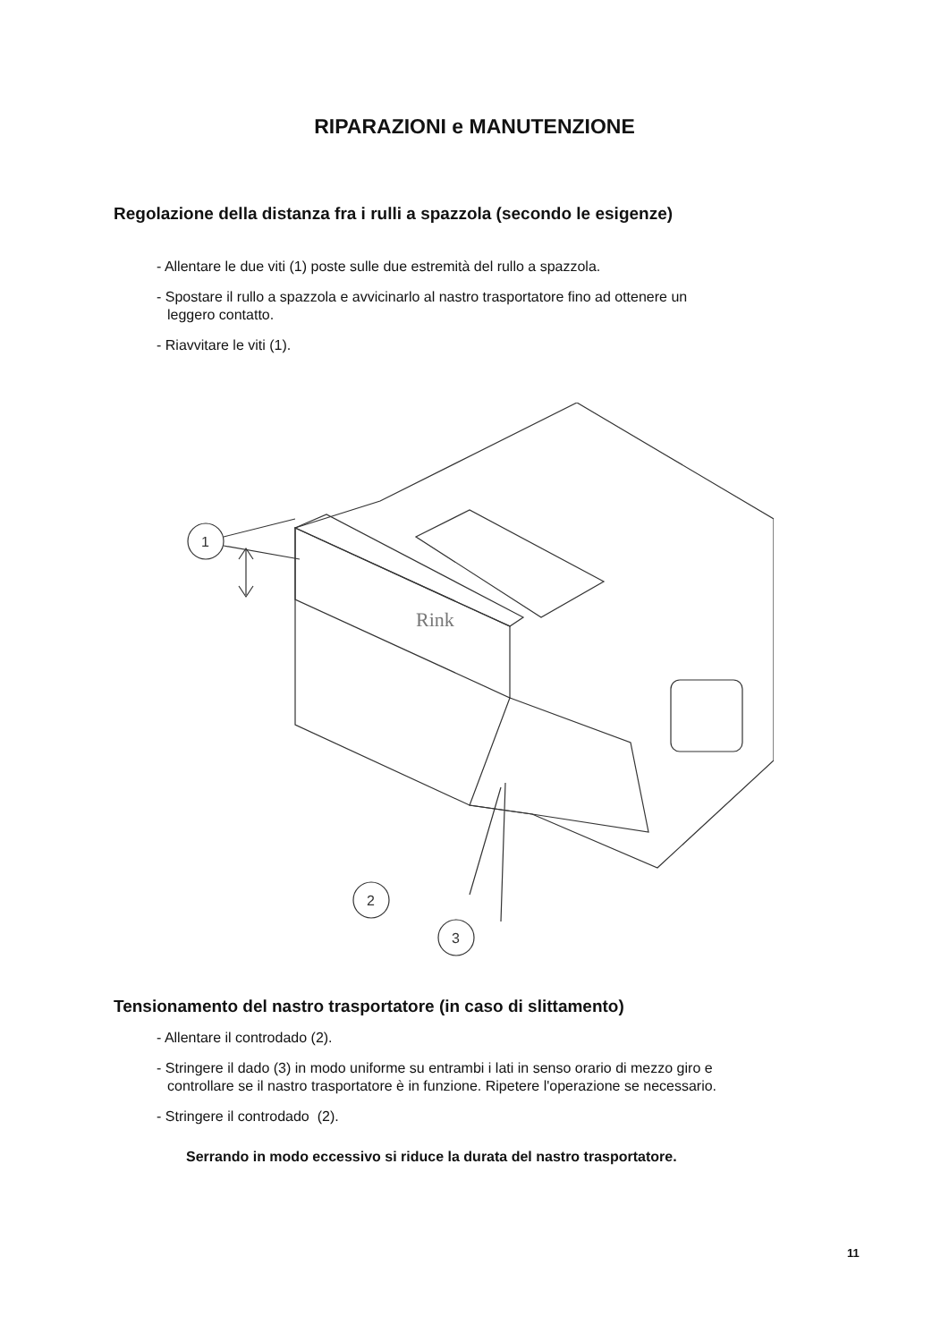RIPARAZIONI e MANUTENZIONE
Regolazione della distanza fra i rulli a spazzola (secondo le esigenze)
- Allentare le due viti (1) poste sulle due estremità del rullo a spazzola.
- Spostare il rullo a spazzola e avvicinarlo al nastro trasportatore fino ad ottenere un
leggero contatto.
- Riavvitare le viti (1).
1
2
3
Rink
Tensionamento del nastro trasportatore (in caso di slittamento)
- Allentare il controdado (2).
- Stringere il dado (3) in modo uniforme su entrambi i lati in senso orario di mezzo giro e
controllare se il nastro trasportatore è in funzione. Ripetere l'operazione se necessario.
- Stringere il controdado (2).
Serrando in modo eccessivo si riduce la durata del nastro trasportatore.
11